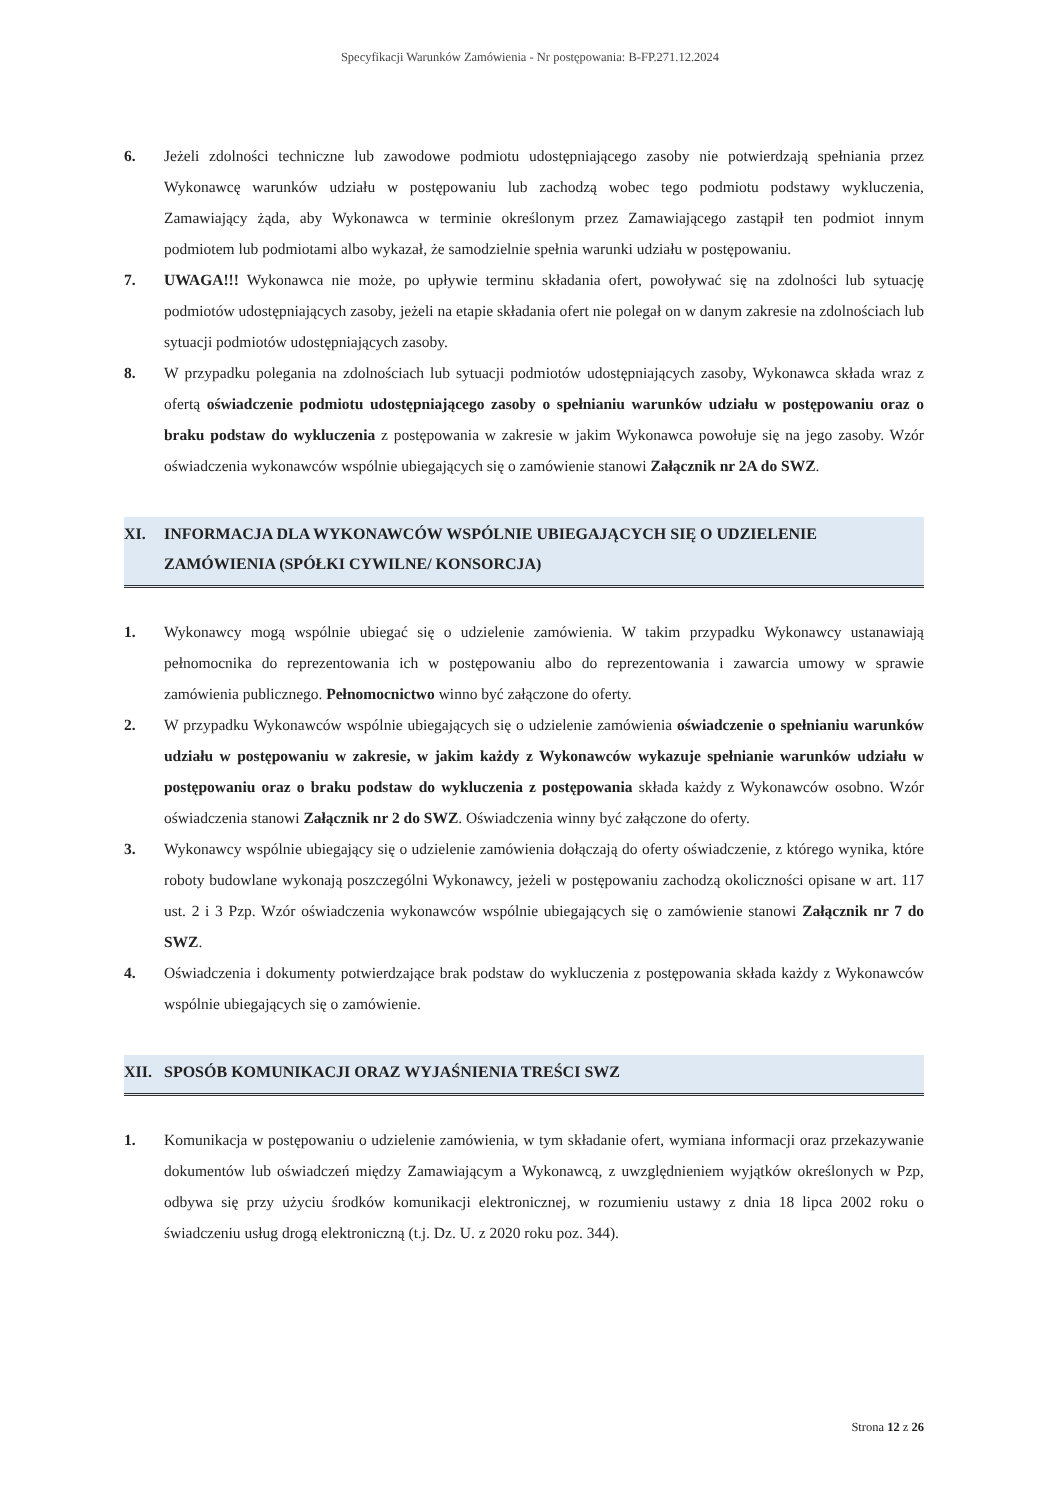Specyfikacji Warunków Zamówienia - Nr postępowania: B-FP.271.12.2024
6. Jeżeli zdolności techniczne lub zawodowe podmiotu udostępniającego zasoby nie potwierdzają spełniania przez Wykonawcę warunków udziału w postępowaniu lub zachodzą wobec tego podmiotu podstawy wykluczenia, Zamawiający żąda, aby Wykonawca w terminie określonym przez Zamawiającego zastąpił ten podmiot innym podmiotem lub podmiotami albo wykazał, że samodzielnie spełnia warunki udziału w postępowaniu.
7. UWAGA!!! Wykonawca nie może, po upływie terminu składania ofert, powoływać się na zdolności lub sytuację podmiotów udostępniających zasoby, jeżeli na etapie składania ofert nie polegał on w danym zakresie na zdolnościach lub sytuacji podmiotów udostępniających zasoby.
8. W przypadku polegania na zdolnościach lub sytuacji podmiotów udostępniających zasoby, Wykonawca składa wraz z ofertą oświadczenie podmiotu udostępniającego zasoby o spełnianiu warunków udziału w postępowaniu oraz o braku podstaw do wykluczenia z postępowania w zakresie w jakim Wykonawca powołuje się na jego zasoby. Wzór oświadczenia wykonawców wspólnie ubiegających się o zamówienie stanowi Załącznik nr 2A do SWZ.
XI. INFORMACJA DLA WYKONAWCÓW WSPÓLNIE UBIEGAJĄCYCH SIĘ O UDZIELENIE ZAMÓWIENIA (SPÓŁKI CYWILNE/ KONSORCJA)
1. Wykonawcy mogą wspólnie ubiegać się o udzielenie zamówienia. W takim przypadku Wykonawcy ustanawiają pełnomocnika do reprezentowania ich w postępowaniu albo do reprezentowania i zawarcia umowy w sprawie zamówienia publicznego. Pełnomocnictwo winno być załączone do oferty.
2. W przypadku Wykonawców wspólnie ubiegających się o udzielenie zamówienia oświadczenie o spełnianiu warunków udziału w postępowaniu w zakresie, w jakim każdy z Wykonawców wykazuje spełnianie warunków udziału w postępowaniu oraz o braku podstaw do wykluczenia z postępowania składa każdy z Wykonawców osobno. Wzór oświadczenia stanowi Załącznik nr 2 do SWZ. Oświadczenia winny być załączone do oferty.
3. Wykonawcy wspólnie ubiegający się o udzielenie zamówienia dołączają do oferty oświadczenie, z którego wynika, które roboty budowlane wykonają poszczególni Wykonawcy, jeżeli w postępowaniu zachodzą okoliczności opisane w art. 117 ust. 2 i 3 Pzp. Wzór oświadczenia wykonawców wspólnie ubiegających się o zamówienie stanowi Załącznik nr 7 do SWZ.
4. Oświadczenia i dokumenty potwierdzające brak podstaw do wykluczenia z postępowania składa każdy z Wykonawców wspólnie ubiegających się o zamówienie.
XII. SPOSÓB KOMUNIKACJI ORAZ WYJAŚNIENIA TREŚCI SWZ
1. Komunikacja w postępowaniu o udzielenie zamówienia, w tym składanie ofert, wymiana informacji oraz przekazywanie dokumentów lub oświadczeń między Zamawiającym a Wykonawcą, z uwzględnieniem wyjątków określonych w Pzp, odbywa się przy użyciu środków komunikacji elektronicznej, w rozumieniu ustawy z dnia 18 lipca 2002 roku o świadczeniu usług drogą elektroniczną (t.j. Dz. U. z 2020 roku poz. 344).
Strona 12 z 26